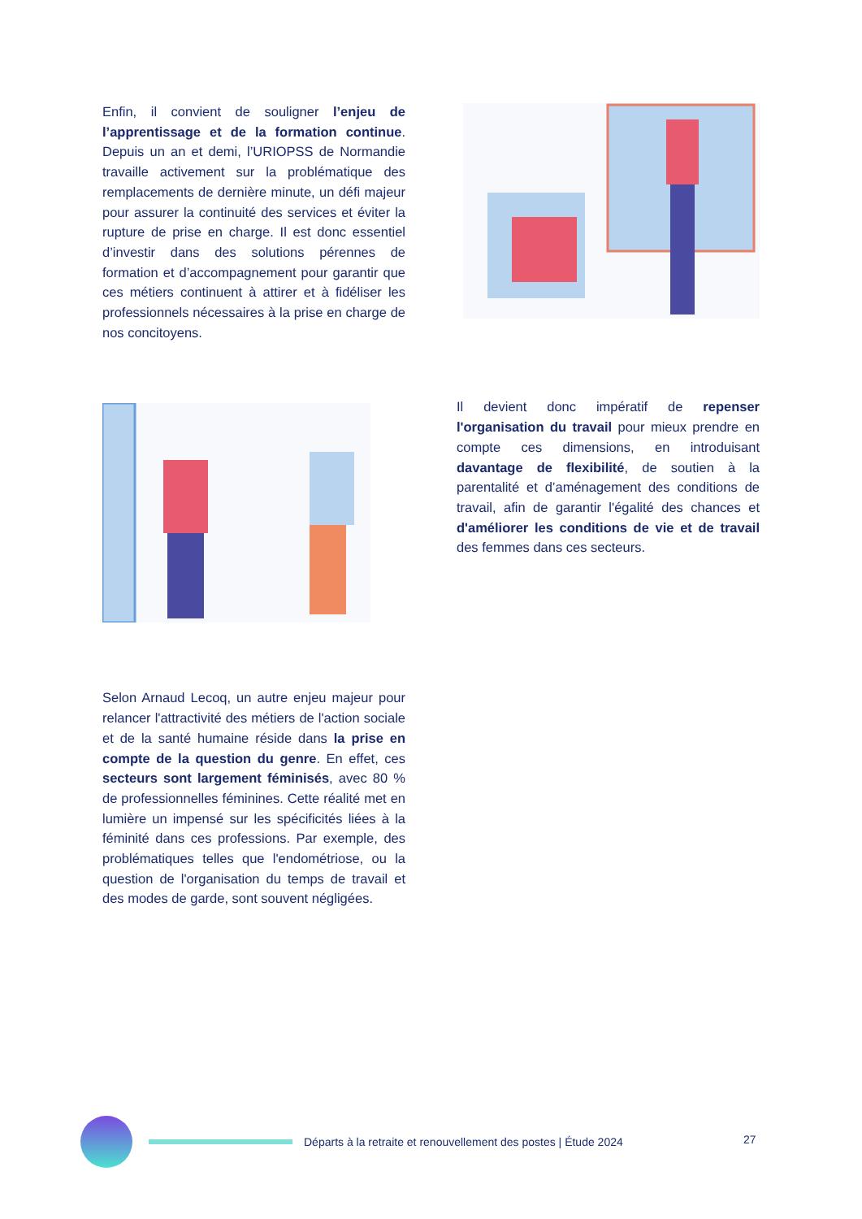Enfin, il convient de souligner l’enjeu de l’apprentissage et de la formation continue. Depuis un an et demi, l’URIOPSS de Normandie travaille activement sur la problématique des remplacements de dernière minute, un défi majeur pour assurer la continuité des services et éviter la rupture de prise en charge. Il est donc essentiel d’investir dans des solutions pérennes de formation et d’accompagnement pour garantir que ces métiers continuent à attirer et à fidéliser les professionnels nécessaires à la prise en charge de nos concitoyens.
Il devient donc impératif de repenser l'organisation du travail pour mieux prendre en compte ces dimensions, en introduisant davantage de flexibilité, de soutien à la parentalité et d’aménagement des conditions de travail, afin de garantir l'égalité des chances et d'améliorer les conditions de vie et de travail des femmes dans ces secteurs.
Selon Arnaud Lecoq, un autre enjeu majeur pour relancer l'attractivité des métiers de l'action sociale et de la santé humaine réside dans la prise en compte de la question du genre. En effet, ces secteurs sont largement féminisés, avec 80 % de professionnelles féminines. Cette réalité met en lumière un impensé sur les spécificités liées à la féminité dans ces professions. Par exemple, des problématiques telles que l'endométriose, ou la question de l'organisation du temps de travail et des modes de garde, sont souvent négligées.
Départs à la retraite et renouvellement des postes | Étude 2024
27